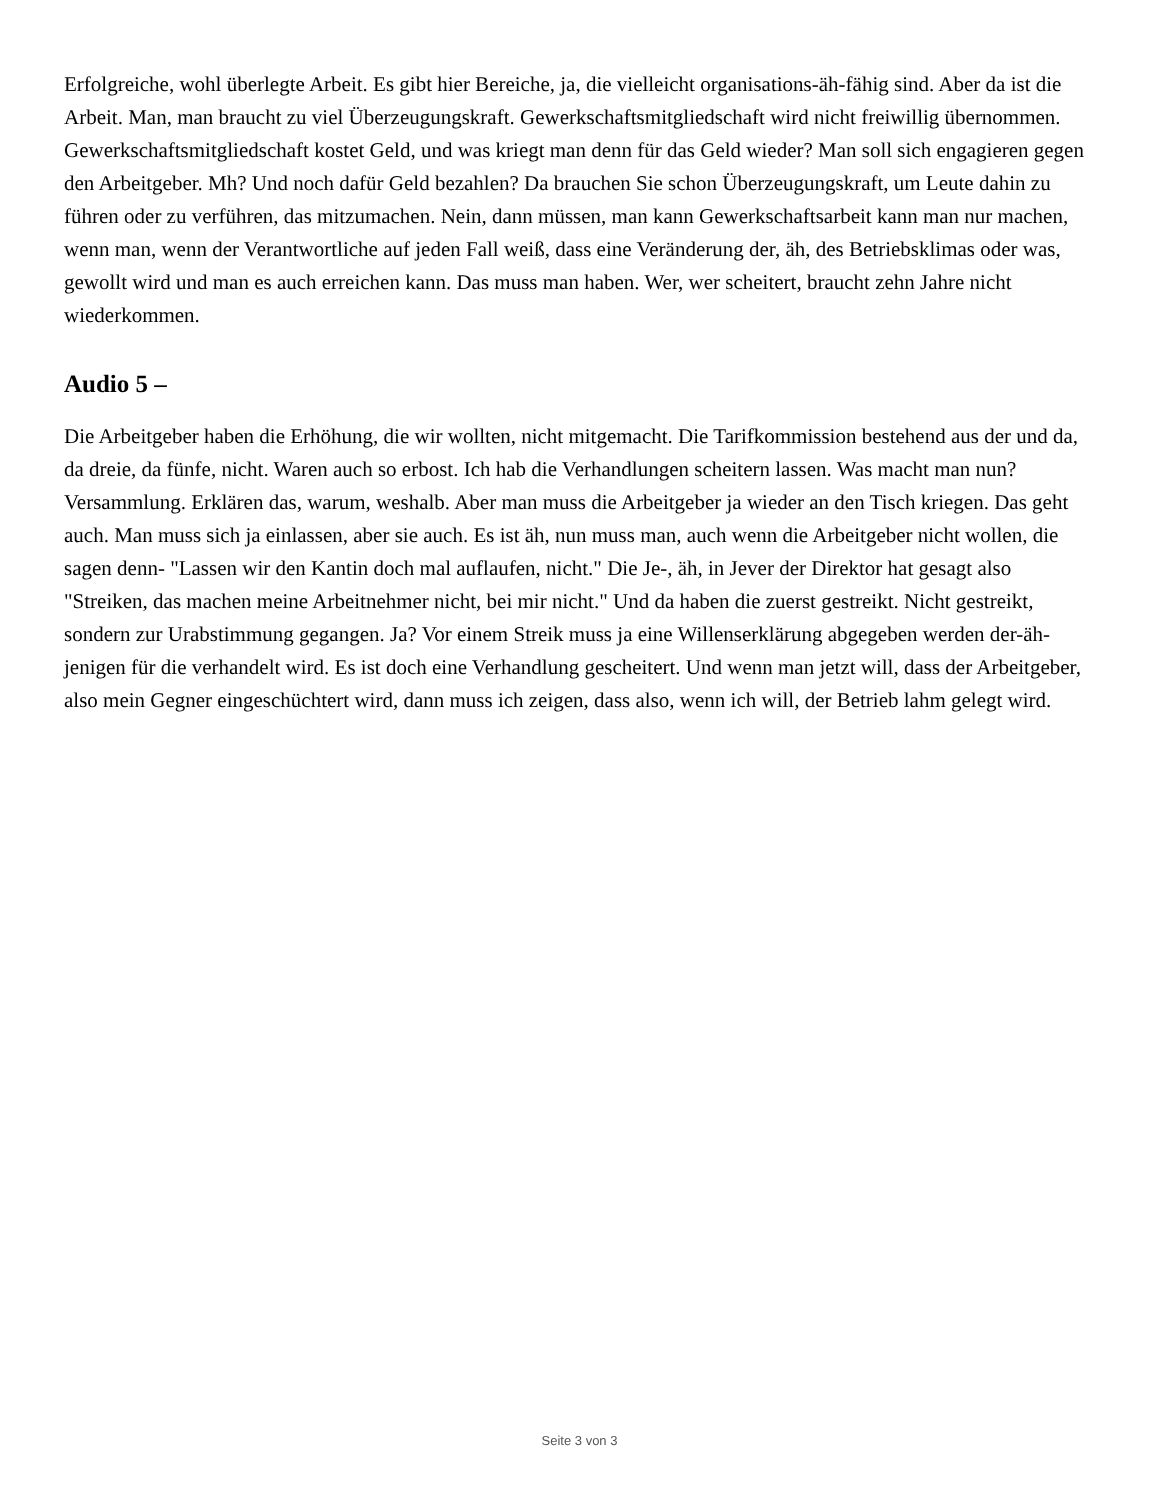Erfolgreiche, wohl überlegte Arbeit. Es gibt hier Bereiche, ja, die vielleicht organisations-äh-fähig sind. Aber da ist die Arbeit. Man, man braucht zu viel Überzeugungskraft. Gewerkschaftsmitgliedschaft wird nicht freiwillig übernommen. Gewerkschaftsmitgliedschaft kostet Geld, und was kriegt man denn für das Geld wieder? Man soll sich engagieren gegen den Arbeitgeber. Mh? Und noch dafür Geld bezahlen? Da brauchen Sie schon Überzeugungskraft, um Leute dahin zu führen oder zu verführen, das mitzumachen. Nein, dann müssen, man kann Gewerkschaftsarbeit kann man nur machen, wenn man, wenn der Verantwortliche auf jeden Fall weiß, dass eine Veränderung der, äh, des Betriebsklimas oder was, gewollt wird und man es auch erreichen kann. Das muss man haben. Wer, wer scheitert, braucht zehn Jahre nicht wiederkommen.
Audio 5 –
Die Arbeitgeber haben die Erhöhung, die wir wollten, nicht mitgemacht. Die Tarifkommission bestehend aus der und da, da dreie, da fünfe, nicht. Waren auch so erbost. Ich hab die Verhandlungen scheitern lassen. Was macht man nun? Versammlung. Erklären das, warum, weshalb. Aber man muss die Arbeitgeber ja wieder an den Tisch kriegen. Das geht auch. Man muss sich ja einlassen, aber sie auch. Es ist äh, nun muss man, auch wenn die Arbeitgeber nicht wollen, die sagen denn- "Lassen wir den Kantin doch mal auflaufen, nicht." Die Je-, äh, in Jever der Direktor hat gesagt also "Streiken, das machen meine Arbeitnehmer nicht, bei mir nicht." Und da haben die zuerst gestreikt. Nicht gestreikt, sondern zur Urabstimmung gegangen. Ja? Vor einem Streik muss ja eine Willenserklärung abgegeben werden der-äh-jenigen für die verhandelt wird. Es ist doch eine Verhandlung gescheitert. Und wenn man jetzt will, dass der Arbeitgeber, also mein Gegner eingeschüchtert wird, dann muss ich zeigen, dass also, wenn ich will, der Betrieb lahm gelegt wird.
Seite 3 von 3